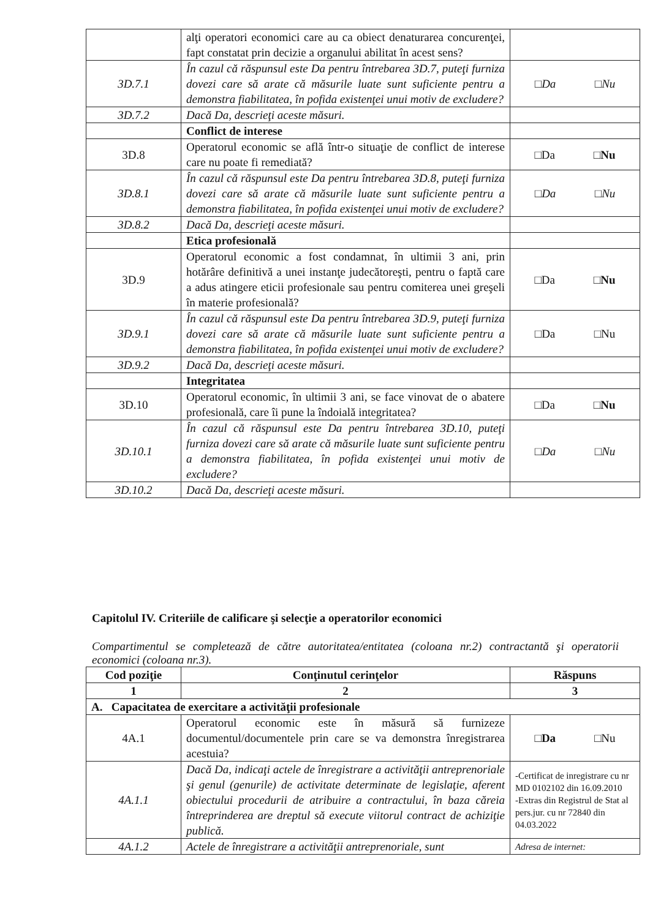| | alţi operatori economici care au ca obiect denaturarea concurenţei, fapt constatat prin decizie a organului abilitat în acest sens? | |
| 3D.7.1 | În cazul că răspunsul este Da pentru întrebarea 3D.7, puteţi furniza dovezi care să arate că măsurile luate sunt suficiente pentru a demonstra fiabilitatea, în pofida existenţei unui motiv de excludere? | □Da □Nu |
| 3D.7.2 | Dacă Da, descrieţi aceste măsuri. | |
| | Conflict de interese | |
| 3D.8 | Operatorul economic se află într-o situaţie de conflict de interese care nu poate fi remediată? | □Da □ Nu |
| 3D.8.1 | În cazul că răspunsul este Da pentru întrebarea 3D.8, puteţi furniza dovezi care să arate că măsurile luate sunt suficiente pentru a demonstra fiabilitatea, în pofida existenţei unui motiv de excludere? | □Da □Nu |
| 3D.8.2 | Dacă Da, descrieţi aceste măsuri. | |
| | Etica profesională | |
| 3D.9 | Operatorul economic a fost condamnat, în ultimii 3 ani, prin hotărâre definitivă a unei instanţe judecătoreşti, pentru o faptă care a adus atingere eticii profesionale sau pentru comiterea unei greşeli în materie profesională? | □Da □ Nu |
| 3D.9.1 | În cazul că răspunsul este Da pentru întrebarea 3D.9, puteţi furniza dovezi care să arate că măsurile luate sunt suficiente pentru a demonstra fiabilitatea, în pofida existenţei unui motiv de excludere? | □Da □Nu |
| 3D.9.2 | Dacă Da, descrieţi aceste măsuri. | |
| | Integritatea | |
| 3D.10 | Operatorul economic, în ultimii 3 ani, se face vinovat de o abatere profesională, care îi pune la îndoială integritatea? | □Da □ Nu |
| 3D.10.1 | În cazul că răspunsul este Da pentru întrebarea 3D.10, puteţi furniza dovezi care să arate că măsurile luate sunt suficiente pentru a demonstra fiabilitatea, în pofida existenţei unui motiv de excludere? | □Da □Nu |
| 3D.10.2 | Dacă Da, descrieţi aceste măsuri. | |
Capitolul IV. Criteriile de calificare şi selecţie a operatorilor economici
Compartimentul se completează de către autoritatea/entitatea (coloana nr.2) contractantă şi operatorii economici (coloana nr.3).
| Cod poziţie | Conţinutul cerinţelor | Răspuns |
| --- | --- | --- |
| 1 | 2 | 3 |
| A. Capacitatea de exercitare a activităţii profesionale | | |
| 4A.1 | Operatorul economic este în măsură să furnizeze documentul/documentele prin care se va demonstra înregistrarea acestuia? | □ Da □Nu |
| 4A.1.1 | Dacă Da, indicaţi actele de înregistrare a activităţii antreprenoriale şi genul (genurile) de activitate determinate de legislaţie, aferent obiectului procedurii de atribuire a contractului, în baza căreia întreprinderea are dreptul să execute viitorul contract de achiziţie publică. | -Certificat de inregistrare cu nr MD 0102102 din 16.09.2010 -Extras din Registrul de Stat al pers.jur. cu nr 72840 din 04.03.2022 |
| 4A.1.2 | Actele de înregistrare a activităţii antreprenoriale, sunt | Adresa de internet: |